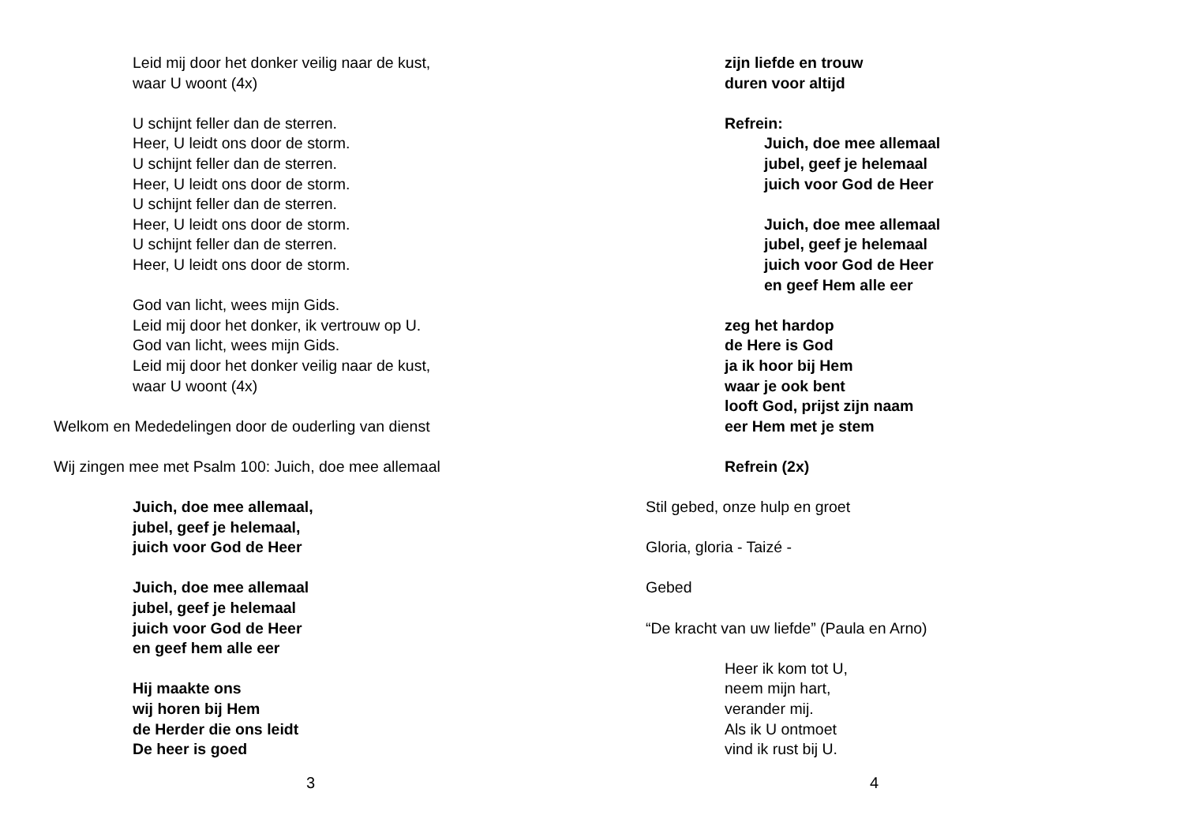Leid mij door het donker veilig naar de kust,
waar U woont (4x)
U schijnt feller dan de sterren.
Heer, U leidt ons door de storm.
U schijnt feller dan de sterren.
Heer, U leidt ons door de storm.
U schijnt feller dan de sterren.
Heer, U leidt ons door de storm.
U schijnt feller dan de sterren.
Heer, U leidt ons door de storm.
God van licht, wees mijn Gids.
Leid mij door het donker, ik vertrouw op U.
God van licht, wees mijn Gids.
Leid mij door het donker veilig naar de kust,
waar U woont (4x)
Welkom en Mededelingen door de ouderling van dienst
Wij zingen mee met Psalm 100: Juich, doe mee allemaal
Juich, doe mee allemaal,
jubel, geef je helemaal,
juich voor God de Heer
Juich, doe mee allemaal
jubel, geef je helemaal
juich voor God de Heer
en geef hem alle eer
Hij maakte ons
wij horen bij Hem
de Herder die ons leidt
De heer is goed
3
zijn liefde en trouw
duren voor altijd
Refrein:
Juich, doe mee allemaal
jubel, geef je helemaal
juich voor God de Heer
Juich, doe mee allemaal
jubel, geef je helemaal
juich voor God de Heer
en geef Hem alle eer
zeg het hardop
de Here is God
ja ik hoor bij Hem
waar je ook bent
looft God, prijst zijn naam
eer Hem met je stem
Refrein (2x)
Stil gebed, onze hulp en groet
Gloria, gloria - Taizé -
Gebed
“De kracht van uw liefde” (Paula en Arno)
Heer ik kom tot U,
neem mijn hart,
verander mij.
Als ik U ontmoet
vind ik rust bij U.
4